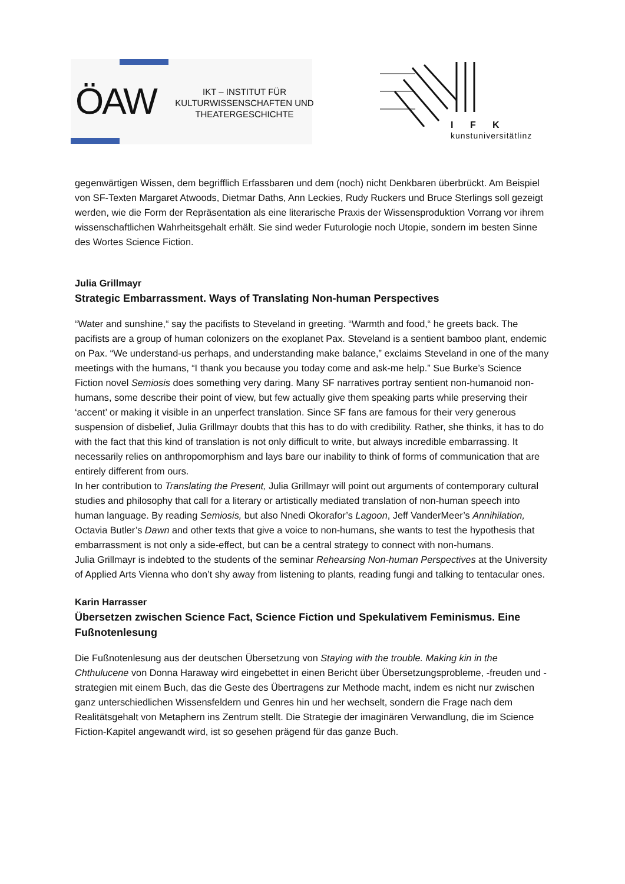ÖAW
IKT – INSTITUT FÜR KULTURWISSENSCHAFTEN UND THEATERGESCHICHTE
I F K
kunstuniversitätlinz
gegenwärtigen Wissen, dem begrifflich Erfassbaren und dem (noch) nicht Denkbaren überbrückt. Am Beispiel von SF-Texten Margaret Atwoods, Dietmar Daths, Ann Leckies, Rudy Ruckers und Bruce Sterlings soll gezeigt werden, wie die Form der Repräsentation als eine literarische Praxis der Wissensproduktion Vorrang vor ihrem wissenschaftlichen Wahrheitsgehalt erhält. Sie sind weder Futurologie noch Utopie, sondern im besten Sinne des Wortes Science Fiction.
Julia Grillmayr
Strategic Embarrassment. Ways of Translating Non-human Perspectives
“Water and sunshine,“ say the pacifists to Steveland in greeting. “Warmth and food,“ he greets back. The pacifists are a group of human colonizers on the exoplanet Pax. Steveland is a sentient bamboo plant, endemic on Pax. “We understand-us perhaps, and understanding make balance,” exclaims Steveland in one of the many meetings with the humans, “I thank you because you today come and ask-me help.” Sue Burke’s Science Fiction novel Semiosis does something very daring. Many SF narratives portray sentient non-humanoid non-humans, some describe their point of view, but few actually give them speaking parts while preserving their ‘accent’ or making it visible in an unperfect translation. Since SF fans are famous for their very generous suspension of disbelief, Julia Grillmayr doubts that this has to do with credibility. Rather, she thinks, it has to do with the fact that this kind of translation is not only difficult to write, but always incredible embarrassing. It necessarily relies on anthropomorphism and lays bare our inability to think of forms of communication that are entirely different from ours.
In her contribution to Translating the Present, Julia Grillmayr will point out arguments of contemporary cultural studies and philosophy that call for a literary or artistically mediated translation of non-human speech into human language. By reading Semiosis, but also Nnedi Okorafor’s Lagoon, Jeff VanderMeer’s Annihilation, Octavia Butler’s Dawn and other texts that give a voice to non-humans, she wants to test the hypothesis that embarrassment is not only a side-effect, but can be a central strategy to connect with non-humans.
Julia Grillmayr is indebted to the students of the seminar Rehearsing Non-human Perspectives at the University of Applied Arts Vienna who don’t shy away from listening to plants, reading fungi and talking to tentacular ones.
Karin Harrasser
Übersetzen zwischen Science Fact, Science Fiction und Spekulativem Feminismus. Eine Fußnotenlesung
Die Fußnotenlesung aus der deutschen Übersetzung von Staying with the trouble. Making kin in the Chthulucene von Donna Haraway wird eingebettet in einen Bericht über Übersetzungsprobleme, -freuden und -strategien mit einem Buch, das die Geste des Übertragens zur Methode macht, indem es nicht nur zwischen ganz unterschiedlichen Wissensfeldern und Genres hin und her wechselt, sondern die Frage nach dem Realitätsgehalt von Metaphern ins Zentrum stellt. Die Strategie der imaginären Verwandlung, die im Science Fiction-Kapitel angewandt wird, ist so gesehen prägend für das ganze Buch.